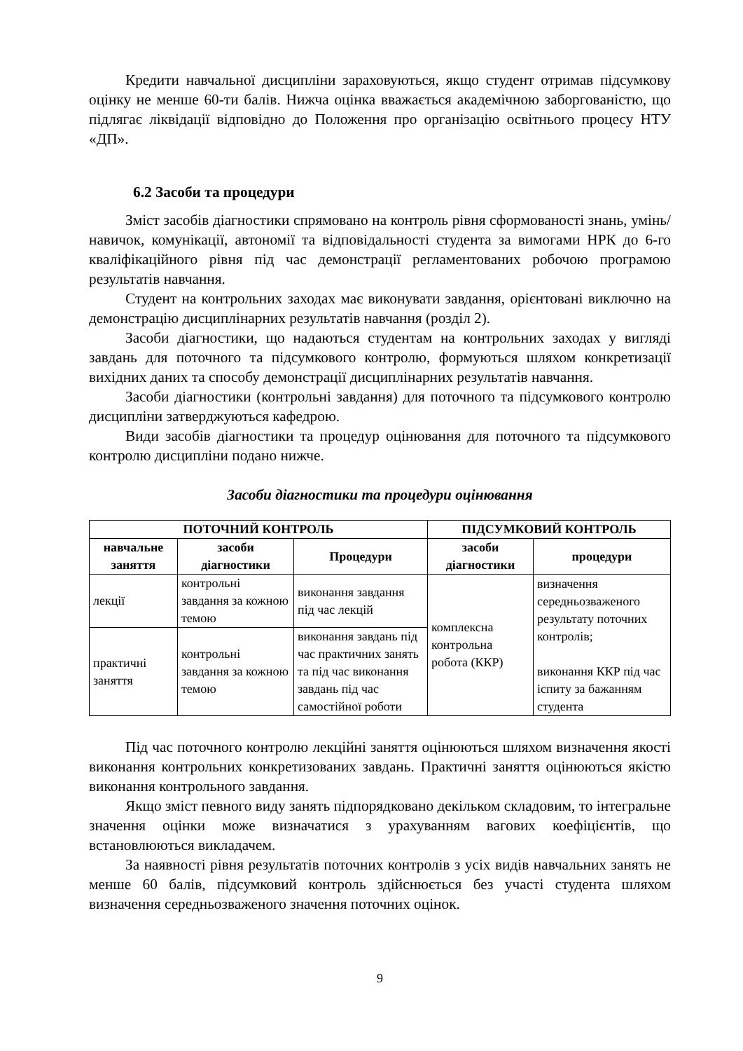Кредити навчальної дисципліни зараховуються, якщо студент отримав підсумкову оцінку не менше 60-ти балів. Нижча оцінка вважається академічною заборгованістю, що підлягає ліквідації відповідно до Положення про організацію освітнього процесу НТУ «ДП».
6.2 Засоби та процедури
Зміст засобів діагностики спрямовано на контроль рівня сформованості знань, умінь/навичок, комунікації, автономії та відповідальності студента за вимогами НРК до 6-го кваліфікаційного рівня під час демонстрації регламентованих робочою програмою результатів навчання.
Студент на контрольних заходах має виконувати завдання, орієнтовані виключно на демонстрацію дисциплінарних результатів навчання (розділ 2).
Засоби діагностики, що надаються студентам на контрольних заходах у вигляді завдань для поточного та підсумкового контролю, формуються шляхом конкретизації вихідних даних та способу демонстрації дисциплінарних результатів навчання.
Засоби діагностики (контрольні завдання) для поточного та підсумкового контролю дисципліни затверджуються кафедрою.
Види засобів діагностики та процедур оцінювання для поточного та підсумкового контролю дисципліни подано нижче.
Засоби діагностики та процедури оцінювання
| ПОТОЧНИЙ КОНТРОЛЬ | | | ПІДСУМКОВИЙ КОНТРОЛЬ | |
| --- | --- | --- | --- | --- |
| навчальне заняття | засоби діагностики | Процедури | засоби діагностики | процедури |
| лекції | контрольні завдання за кожною темою | виконання завдання під час лекцій | комплексна контрольна робота (ККР) | визначення середньозваженого результату поточних контролів; виконання ККР під час іспиту за бажанням студента |
| практичні заняття | контрольні завдання за кожною темою | виконання завдань під час практичних занять та під час виконання завдань під час самостійної роботи | | |
Під час поточного контролю лекційні заняття оцінюються шляхом визначення якості виконання контрольних конкретизованих завдань. Практичні заняття оцінюються якістю виконання контрольного завдання.
Якщо зміст певного виду занять підпорядковано декільком складовим, то інтегральне значення оцінки може визначатися з урахуванням вагових коефіцієнтів, що встановлюються викладачем.
За наявності рівня результатів поточних контролів з усіх видів навчальних занять не менше 60 балів, підсумковий контроль здійснюється без участі студента шляхом визначення середньозваженого значення поточних оцінок.
9